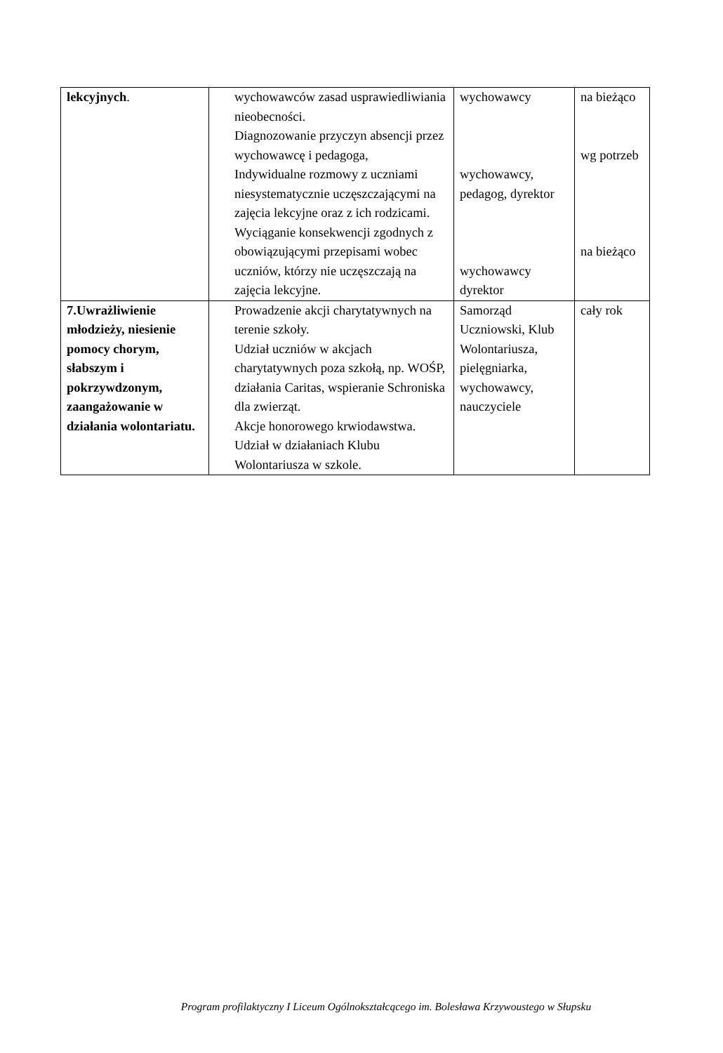| lekcyjnych . | wychowawców zasad usprawiedliwiania nieobecności. Diagnozowanie przyczyn absencji przez wychowawcę i pedagoga, Indywidualne rozmowy z uczniami niesystematycznie uczęszczającymi na zajęcia lekcyjne oraz z ich rodzicami. Wyciąganie konsekwencji zgodnych z obowiązującymi przepisami wobec uczniów, którzy nie uczęszczają na zajęcia lekcyjne. | wychowawcy wychowawcy, pedagog, dyrektor wychowawcy dyrektor | na bieżąco wg potrzeb na bieżąco |
| 7.Uwrażliwienie młodzieży, niesienie pomocy chorym, słabszym i pokrzywdzonym, zaangażowanie w działania wolontariatu. | Prowadzenie akcji charytatywnych na terenie szkoły. Udział uczniów w akcjach charytatywnych poza szkołą, np. WOŚP, działania Caritas, wspieranie Schroniska dla zwierząt. Akcje honorowego krwiodawstwa. Udział w działaniach Klubu Wolontariusza w szkole. | Samorząd Uczniowski, Klub Wolontariusza, pielęgniarka, wychowawcy, nauczyciele | cały rok |
Program profilaktyczny I Liceum Ogólnokształcącego im. Bolesława Krzywoustego w Słupsku